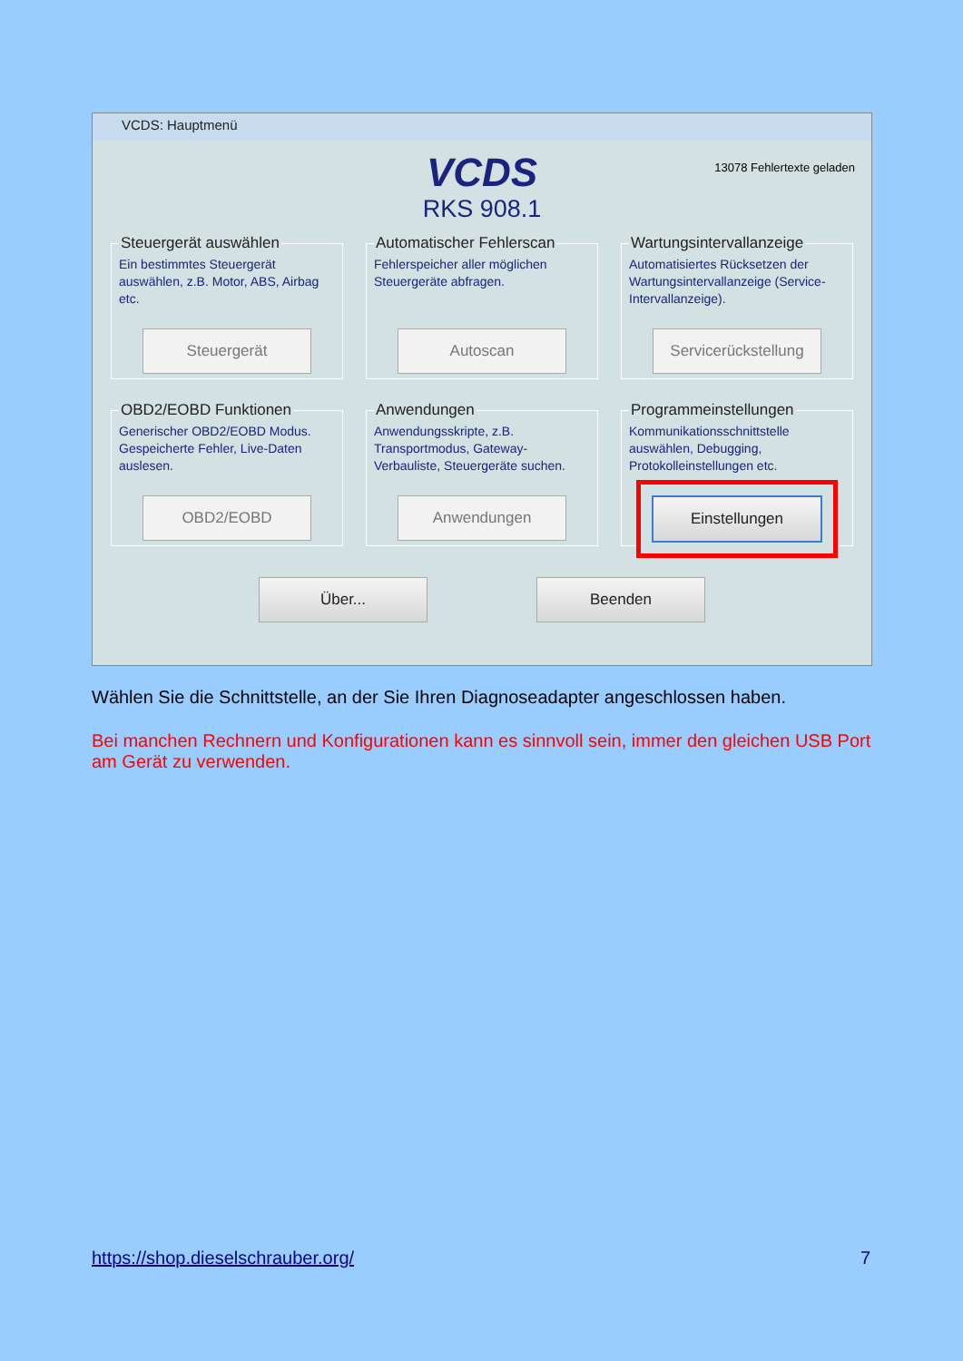VCDS: Hauptmenü
13078 Fehlertexte geladen
VCDS
RKS 908.1
Steuergerät auswählen
Ein bestimmtes Steuergerät auswählen, z.B. Motor, ABS, Airbag etc.
Steuergerät Automatischer Fehlerscan
Fehlerspeicher aller möglichen Steuergeräte abfragen.
Autoscan Wartungsintervallanzeige
Automatisiertes Rücksetzen der Wartungsintervallanzeige (Service-Intervallanzeige).
Servicerückstellung OBD2/EOBD Funktionen
Generischer OBD2/EOBD Modus. Gespeicherte Fehler, Live-Daten auslesen.
OBD2/EOBD Anwendungen
Anwendungsskripte, z.B. Transportmodus, Gateway-Verbauliste, Steuergeräte suchen.
Anwendungen Programmeinstellungen
Kommunikationsschnittstelle auswählen, Debugging, Protokolleinstellungen etc.
Einstellungen
Über... Beenden
Wählen Sie die Schnittstelle, an der Sie Ihren Diagnoseadapter angeschlossen haben.
Bei manchen Rechnern und Konfigurationen kann es sinnvoll sein, immer den gleichen USB Port am Gerät zu verwenden.
https://shop.dieselschrauber.org/ 7